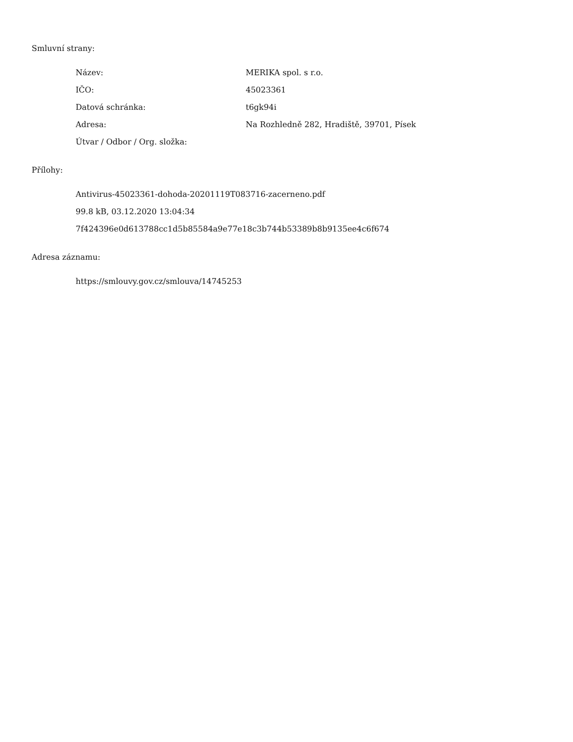Smluvní strany:
| Název: | MERIKA spol. s r.o. |
| IČO: | 45023361 |
| Datová schránka: | t6gk94i |
| Adresa: | Na Rozhledně 282, Hradiště, 39701, Písek |
| Útvar / Odbor / Org. složka: | |
Přílohy:
Antivirus-45023361-dohoda-20201119T083716-zacerneno.pdf
99.8 kB, 03.12.2020 13:04:34
7f424396e0d613788cc1d5b85584a9e77e18c3b744b53389b8b9135ee4c6f674
Adresa záznamu:
https://smlouvy.gov.cz/smlouva/14745253